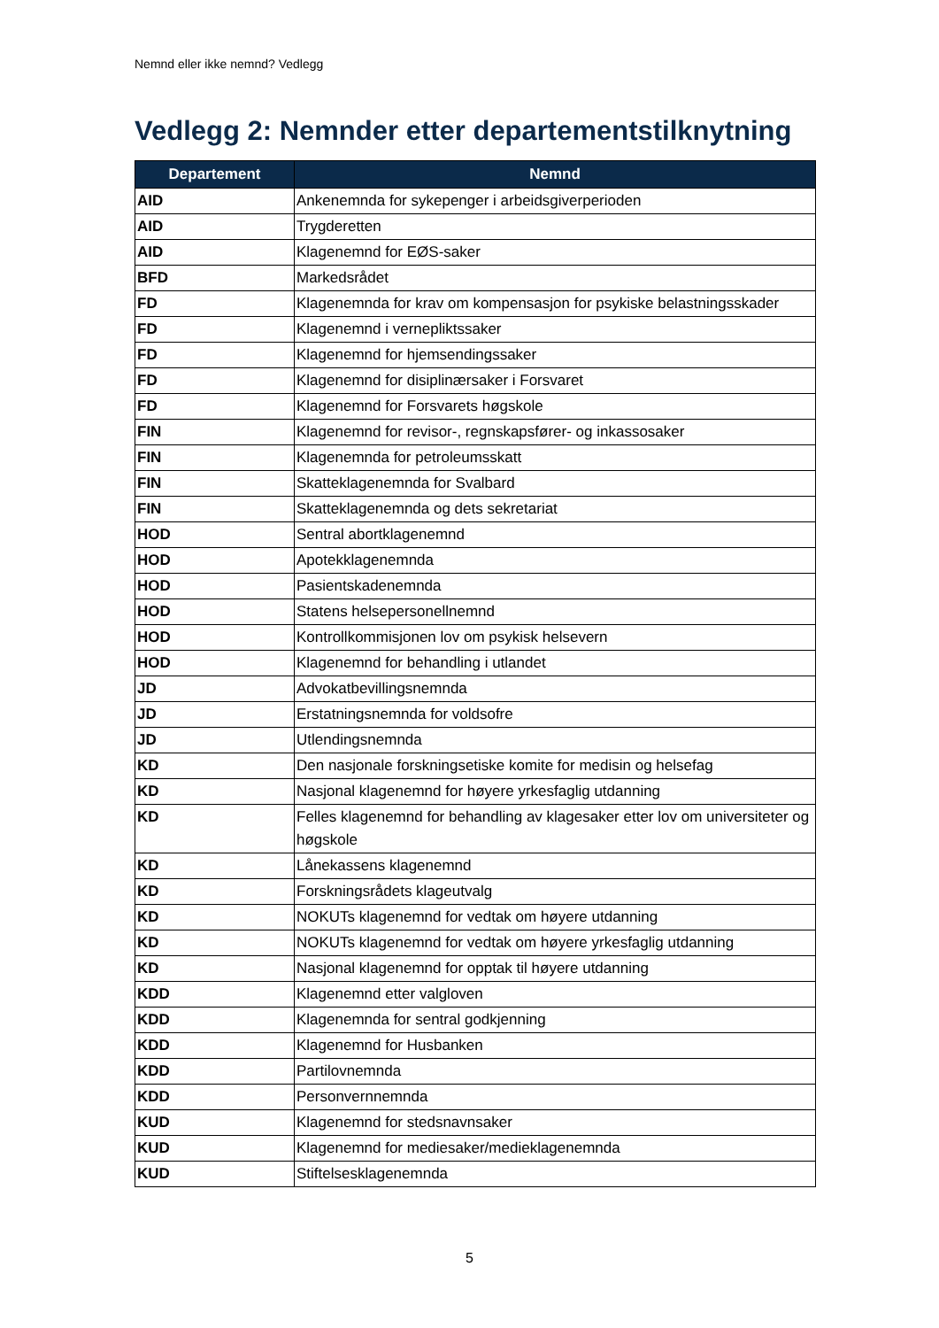Nemnd eller ikke nemnd? Vedlegg
Vedlegg 2: Nemnder etter departementstilknytning
| Departement | Nemnd |
| --- | --- |
| AID | Ankenemnda for sykepenger i arbeidsgiverperioden |
| AID | Trygderetten |
| AID | Klagenemnd for EØS-saker |
| BFD | Markedsrådet |
| FD | Klagenemnda for krav om kompensasjon for psykiske belastningsskader |
| FD | Klagenemnd i vernepliktssaker |
| FD | Klagenemnd for hjemsendingssaker |
| FD | Klagenemnd for disiplinærsaker i Forsvaret |
| FD | Klagenemnd for Forsvarets høgskole |
| FIN | Klagenemnd for revisor-, regnskapsfører- og inkassosaker |
| FIN | Klagenemnda for petroleumsskatt |
| FIN | Skatteklagenemnda for Svalbard |
| FIN | Skatteklagenemnda og dets sekretariat |
| HOD | Sentral abortklagenemnd |
| HOD | Apotekklagenemnda |
| HOD | Pasientskadenemnda |
| HOD | Statens helsepersonellnemnd |
| HOD | Kontrollkommisjonen lov om psykisk helsevern |
| HOD | Klagenemnd for behandling i utlandet |
| JD | Advokatbevillingsnemnda |
| JD | Erstatningsnemnda for voldsofre |
| JD | Utlendingsnemnda |
| KD | Den nasjonale forskningsetiske komite for medisin og helsefag |
| KD | Nasjonal klagenemnd for høyere yrkesfaglig utdanning |
| KD | Felles klagenemnd for behandling av klagesaker etter lov om universiteter og høgskole |
| KD | Lånekassens klagenemnd |
| KD | Forskningsrådets klageutvalg |
| KD | NOKUTs klagenemnd for vedtak om høyere utdanning |
| KD | NOKUTs klagenemnd for vedtak om høyere yrkesfaglig utdanning |
| KD | Nasjonal klagenemnd for opptak til høyere utdanning |
| KDD | Klagenemnd etter valgloven |
| KDD | Klagenemnda for sentral godkjenning |
| KDD | Klagenemnd for Husbanken |
| KDD | Partilovnemnda |
| KDD | Personvernnemnda |
| KUD | Klagenemnd for stedsnavnsaker |
| KUD | Klagenemnd for mediesaker/medieklagenemnda |
| KUD | Stiftelsesklagenemnda |
5